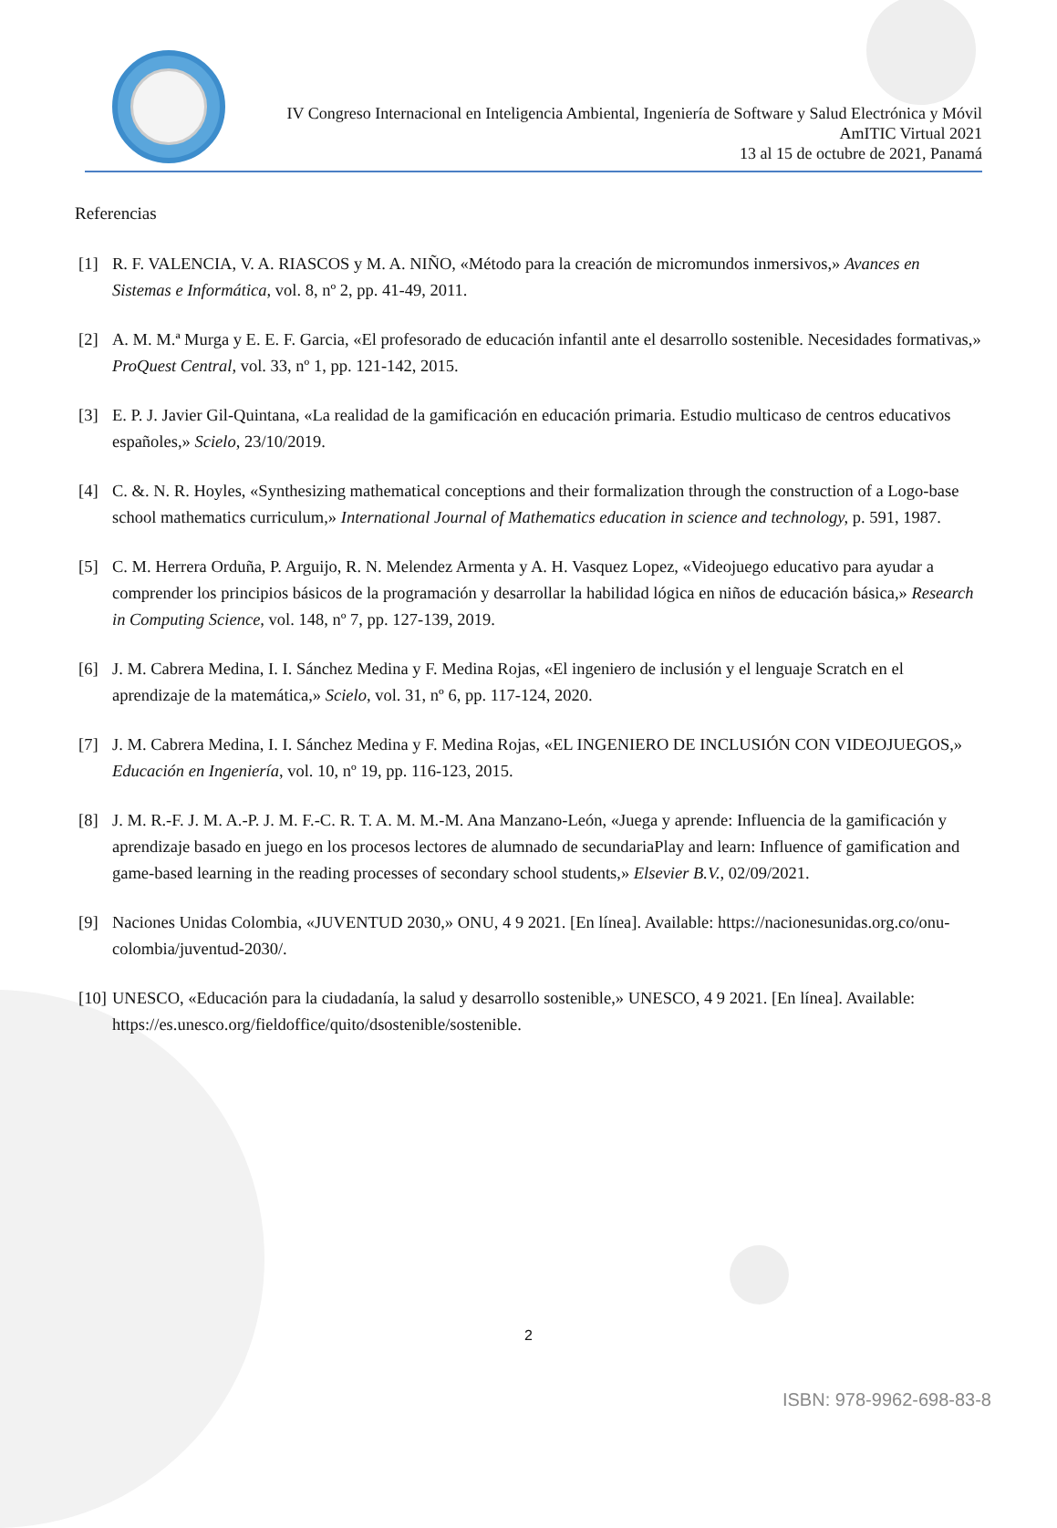IV Congreso Internacional en Inteligencia Ambiental, Ingeniería de Software y Salud Electrónica y Móvil
AmITIC Virtual 2021
13 al 15 de octubre de 2021, Panamá
Referencias
[1] R. F. VALENCIA, V. A. RIASCOS y M. A. NIÑO, «Método para la creación de micromundos inmersivos,» Avances en Sistemas e Informática, vol. 8, nº 2, pp. 41-49, 2011.
[2] A. M. M.ª Murga y E. E. F. Garcia, «El profesorado de educación infantil ante el desarrollo sostenible. Necesidades formativas,» ProQuest Central, vol. 33, nº 1, pp. 121-142, 2015.
[3] E. P. J. Javier Gil-Quintana, «La realidad de la gamificación en educación primaria. Estudio multicaso de centros educativos españoles,» Scielo, 23/10/2019.
[4] C. &. N. R. Hoyles, «Synthesizing mathematical conceptions and their formalization through the construction of a Logo-base school mathematics curriculum,» International Journal of Mathematics education in science and technology, p. 591, 1987.
[5] C. M. Herrera Orduña, P. Arguijo, R. N. Melendez Armenta y A. H. Vasquez Lopez, «Videojuego educativo para ayudar a comprender los principios básicos de la programación y desarrollar la habilidad lógica en niños de educación básica,» Research in Computing Science, vol. 148, nº 7, pp. 127-139, 2019.
[6] J. M. Cabrera Medina, I. I. Sánchez Medina y F. Medina Rojas, «El ingeniero de inclusión y el lenguaje Scratch en el aprendizaje de la matemática,» Scielo, vol. 31, nº 6, pp. 117-124, 2020.
[7] J. M. Cabrera Medina, I. I. Sánchez Medina y F. Medina Rojas, «EL INGENIERO DE INCLUSIÓN CON VIDEOJUEGOS,» Educación en Ingeniería, vol. 10, nº 19, pp. 116-123, 2015.
[8] J. M. R.-F. J. M. A.-P. J. M. F.-C. R. T. A. M. M.-M. Ana Manzano-León, «Juega y aprende: Influencia de la gamificación y aprendizaje basado en juego en los procesos lectores de alumnado de secundariaPlay and learn: Influence of gamification and game-based learning in the reading processes of secondary school students,» Elsevier B.V., 02/09/2021.
[9] Naciones Unidas Colombia, «JUVENTUD 2030,» ONU, 4 9 2021. [En línea]. Available: https://nacionesunidas.org.co/onu-colombia/juventud-2030/.
[10] UNESCO, «Educación para la ciudadanía, la salud y desarrollo sostenible,» UNESCO, 4 9 2021. [En línea]. Available: https://es.unesco.org/fieldoffice/quito/dsostenible/sostenible.
2
ISBN: 978-9962-698-83-8